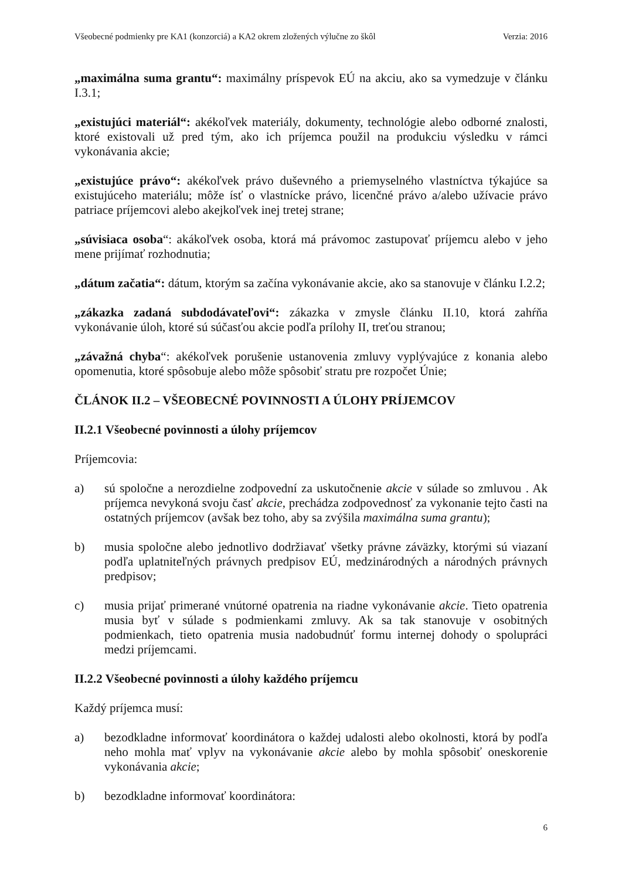Všeobecné podmienky pre KA1 (konzorciá) a KA2 okrem zložených výlučne zo škôl Verzia: 2016
„maximálna suma grantu“: maximálny príspevok EÚ na akciu, ako sa vymedzuje v článku I.3.1;
„existujúci materiál“: akékoľvek materiály, dokumenty, technológie alebo odborné znalosti, ktoré existovali už pred tým, ako ich príjemca použil na produkciu výsledku v rámci vykonávania akcie;
„existujúce právo“: akékoľvek právo duševného a priemyselného vlastníctva týkajúce sa existujúceho materiálu; môže ísť o vlastnícke právo, licenčné právo a/alebo užívacie právo patriace príjemcovi alebo akejkoľvek inej tretej strane;
„súvisiaca osoba“: akákoľvek osoba, ktorá má právomoc zastupovať príjemcu alebo v jeho mene prijímať rozhodnutia;
„dátum začatia“: dátum, ktorým sa začína vykonávanie akcie, ako sa stanovuje v článku I.2.2;
„zákazka zadaná subdodávateľovi“: zákazka v zmysle článku II.10, ktorá zahŕňa vykonávanie úloh, ktoré sú súčasťou akcie podľa prílohy II, treťou stranou;
„závažná chyba“: akékoľvek porušenie ustanovenia zmluvy vyplývajúce z konania alebo opomenutia, ktoré spôsobuje alebo môže spôsobiť stratu pre rozpočet Únie;
ČLÁNOK II.2 – VŠEOBECNÉ POVINNOSTI A ÚLOHY PRÍJEMCOV
II.2.1 Všeobecné povinnosti a úlohy príjemcov
Príjemcovia:
a) sú spoločne a nerozdielne zodpovední za uskutočnenie akcie v súlade so zmluvou . Ak príjemca nevykoná svoju časť akcie, prechádza zodpovednosť za vykonanie tejto časti na ostatných príjemcov (avšak bez toho, aby sa zvýšila maximálna suma grantu);
b) musia spoločne alebo jednotlivo dodržiavať všetky právne záväzky, ktorými sú viazaní podľa uplatniteľných právnych predpisov EÚ, medzinárodných a národných právnych predpisov;
c) musia prijať primerané vnútorné opatrenia na riadne vykonávanie akcie. Tieto opatrenia musia byť v súlade s podmienkami zmluvy. Ak sa tak stanovuje v osobitných podmienkach, tieto opatrenia musia nadobudnúť formu internej dohody o spolupráci medzi príjemcami.
II.2.2 Všeobecné povinnosti a úlohy každého príjemcu
Každý príjemca musí:
a) bezodkladne informovať koordinátora o každej udalosti alebo okolnosti, ktorá by podľa neho mohla mať vplyv na vykonávanie akcie alebo by mohla spôsobiť oneskorenie vykonávania akcie;
b) bezodkladne informovať koordinátora:
6